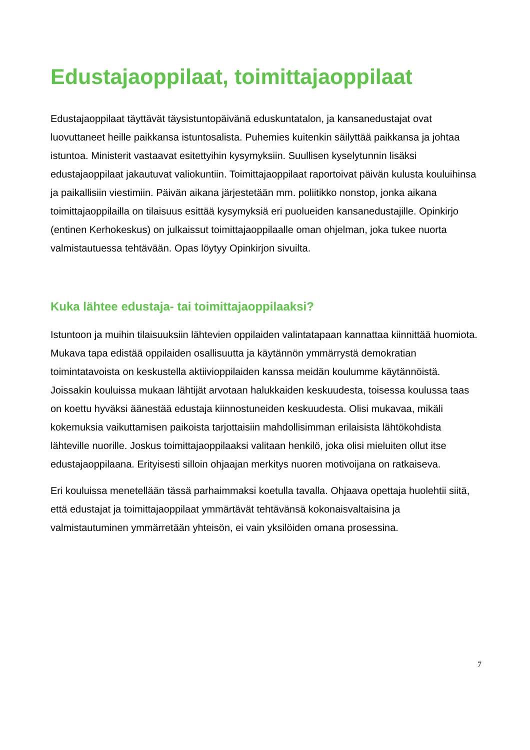Edustajaoppilaat, toimittajaoppilaat
Edustajaoppilaat täyttävät täysistuntopäivänä eduskuntatalon, ja kansanedustajat ovat luovuttaneet heille paikkansa istuntosalista. Puhemies kuitenkin säilyttää paikkansa ja johtaa istuntoa. Ministerit vastaavat esitettyihin kysymyksiin. Suullisen kyselytunnin lisäksi edustajaoppilaat jakautuvat valiokuntiin. Toimittajaoppilaat raportoivat päivän kulusta kouluihinsa ja paikallisiin viestimiin. Päivän aikana järjestetään mm. poliitikko nonstop, jonka aikana toimittajaoppilailla on tilaisuus esittää kysymyksiä eri puolueiden kansanedustajille. Opinkirjo (entinen Kerhokeskus) on julkaissut toimittajaoppilaalle oman ohjelman, joka tukee nuorta valmistautuessa tehtävään. Opas löytyy Opinkirjon sivuilta.
Kuka lähtee edustaja- tai toimittajaoppilaaksi?
Istuntoon ja muihin tilaisuuksiin lähtevien oppilaiden valintatapaan kannattaa kiinnittää huomiota. Mukava tapa edistää oppilaiden osallisuutta ja käytännön ymmärrystä demokratian toimintatavoista on keskustella aktiivioppilaiden kanssa meidän koulumme käytännöistä. Joissakin kouluissa mukaan lähtijät arvotaan halukkaiden keskuudesta, toisessa koulussa taas on koettu hyväksi äänestää edustaja kiinnostuneiden keskuudesta. Olisi mukavaa, mikäli kokemuksia vaikuttamisen paikoista tarjottaisiin mahdollisimman erilaisista lähtökohdista lähteville nuorille. Joskus toimittajaoppilaaksi valitaan henkilö, joka olisi mieluiten ollut itse edustajaoppilaana. Erityisesti silloin ohjaajan merkitys nuoren motivoijana on ratkaiseva.
Eri kouluissa menetellään tässä parhaimmaksi koetulla tavalla. Ohjaava opettaja huolehtii siitä, että edustajat ja toimittajaoppilaat ymmärtävät tehtävänsä kokonaisvaltaisina ja valmistautuminen ymmärretään yhteisön, ei vain yksilöiden omana prosessina.
7